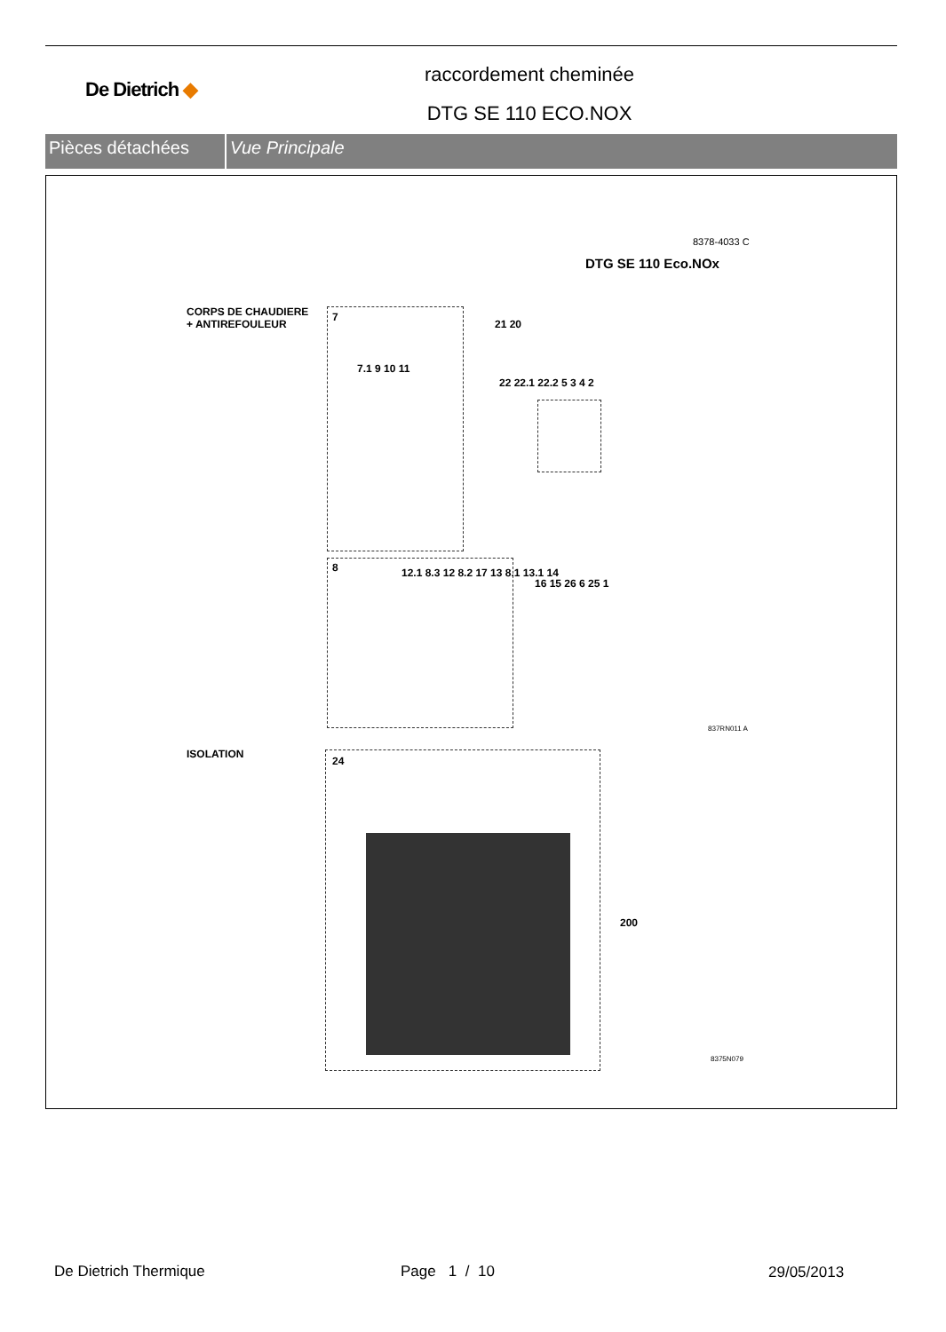De Dietrich ◆
raccordement cheminée
DTG SE 110 ECO.NOX
Pièces détachées Vue Principale
8378-4033 C
DTG SE 110 Eco.NOx
CORPS DE CHAUDIERE
+ ANTIREFOULEUR
7
8
21 20
22 22.1 22.2 5 3 4 2
16 15 26 6 25 1
12.1 8.3 12 8.2 17 13 8.1 13.1 14
7.1 9 10 11
837RN011 A
ISOLATION
24
200
8375N079
De Dietrich Thermique Page 1 / 10 29/05/2013